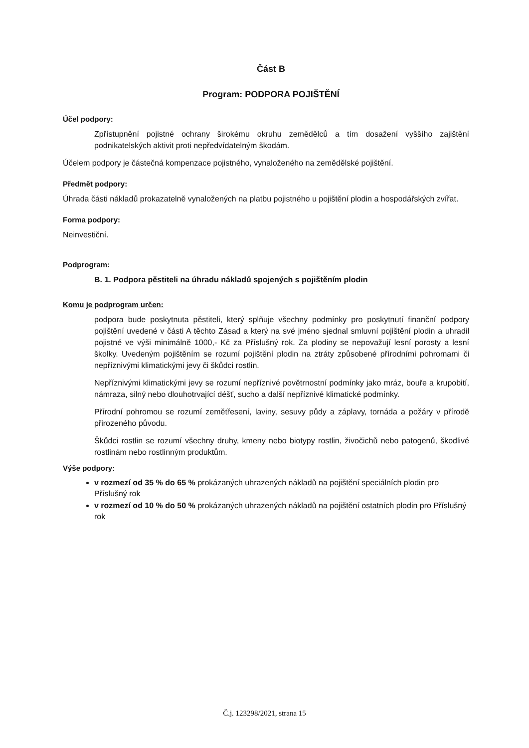Část B
Program: PODPORA POJIŠTĚNÍ
Účel podpory:
Zpřístupnění pojistné ochrany širokému okruhu zemědělců a tím dosažení vyššího zajištění podnikatelských aktivit proti nepředvídatelným škodám.
Účelem podpory je částečná kompenzace pojistného, vynaloženého na zemědělské pojištění.
Předmět podpory:
Úhrada části nákladů prokazatelně vynaložených na platbu pojistného u pojištění plodin a hospodářských zvířat.
Forma podpory:
Neinvestiční.
Podprogram:
B. 1. Podpora pěstiteli na úhradu nákladů spojených s pojištěním plodin
Komu je podprogram určen:
podpora bude poskytnuta pěstiteli, který splňuje všechny podmínky pro poskytnutí finanční podpory pojištění uvedené v části A těchto Zásad a který na své jméno sjednal smluvní pojištění plodin a uhradil pojistné ve výši minimálně 1000,- Kč za Příslušný rok. Za plodiny se nepovažují lesní porosty a lesní školky. Uvedeným pojištěním se rozumí pojištění plodin na ztráty způsobené přírodními pohromami či nepříznivými klimatickými jevy či škůdci rostlin.
Nepříznivými klimatickými jevy se rozumí nepříznivé povětrnostní podmínky jako mráz, bouře a krupobití, námraza, silný nebo dlouhotrvající déšť, sucho a další nepříznivé klimatické podmínky.
Přírodní pohromou se rozumí zemětřesení, laviny, sesuvy půdy a záplavy, tornáda a požáry v přírodě přirozeného původu.
Škůdci rostlin se rozumí všechny druhy, kmeny nebo biotypy rostlin, živočichů nebo patogenů, škodlivé rostlinám nebo rostlinným produktům.
Výše podpory:
v rozmezí od 35 % do 65 % prokázaných uhrazených nákladů na pojištění speciálních plodin pro Příslušný rok
v rozmezí od 10 % do 50 % prokázaných uhrazených nákladů na pojištění ostatních plodin pro Příslušný rok
Č.j. 123298/2021, strana 15